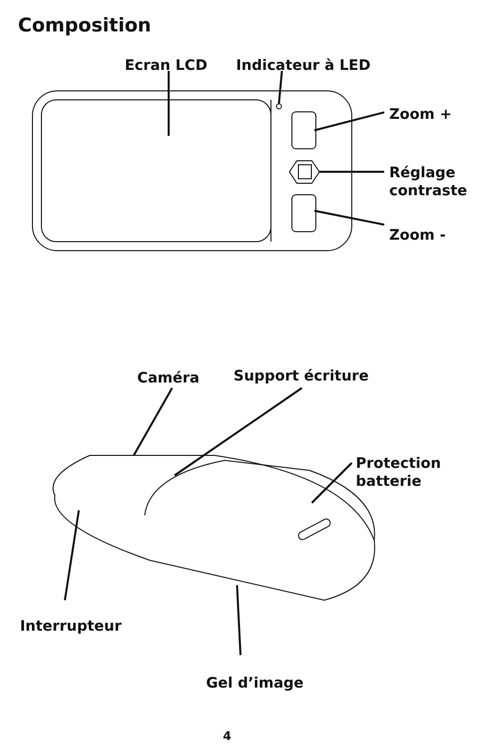Composition
Ecran LCD Indicateur à LED
Zoom +
Réglage
contraste
Zoom -
Caméra Support écriture
Protection
batterie
Interrupteur
Gel d’image
4